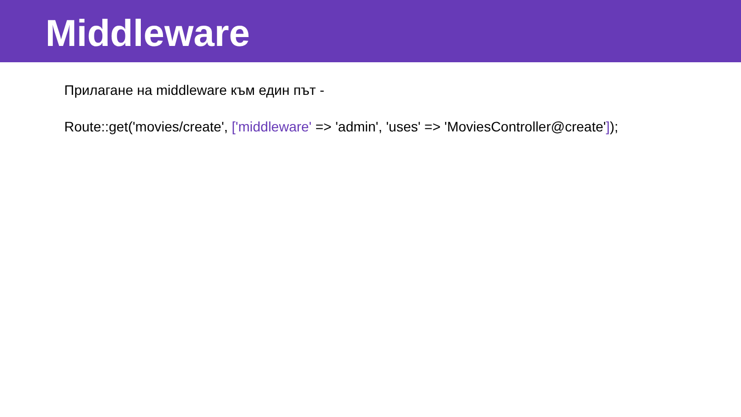Middleware
Прилагане на middleware към един път -
Route::get('movies/create', ['middleware' => 'admin', 'uses' => 'MoviesController@create']);